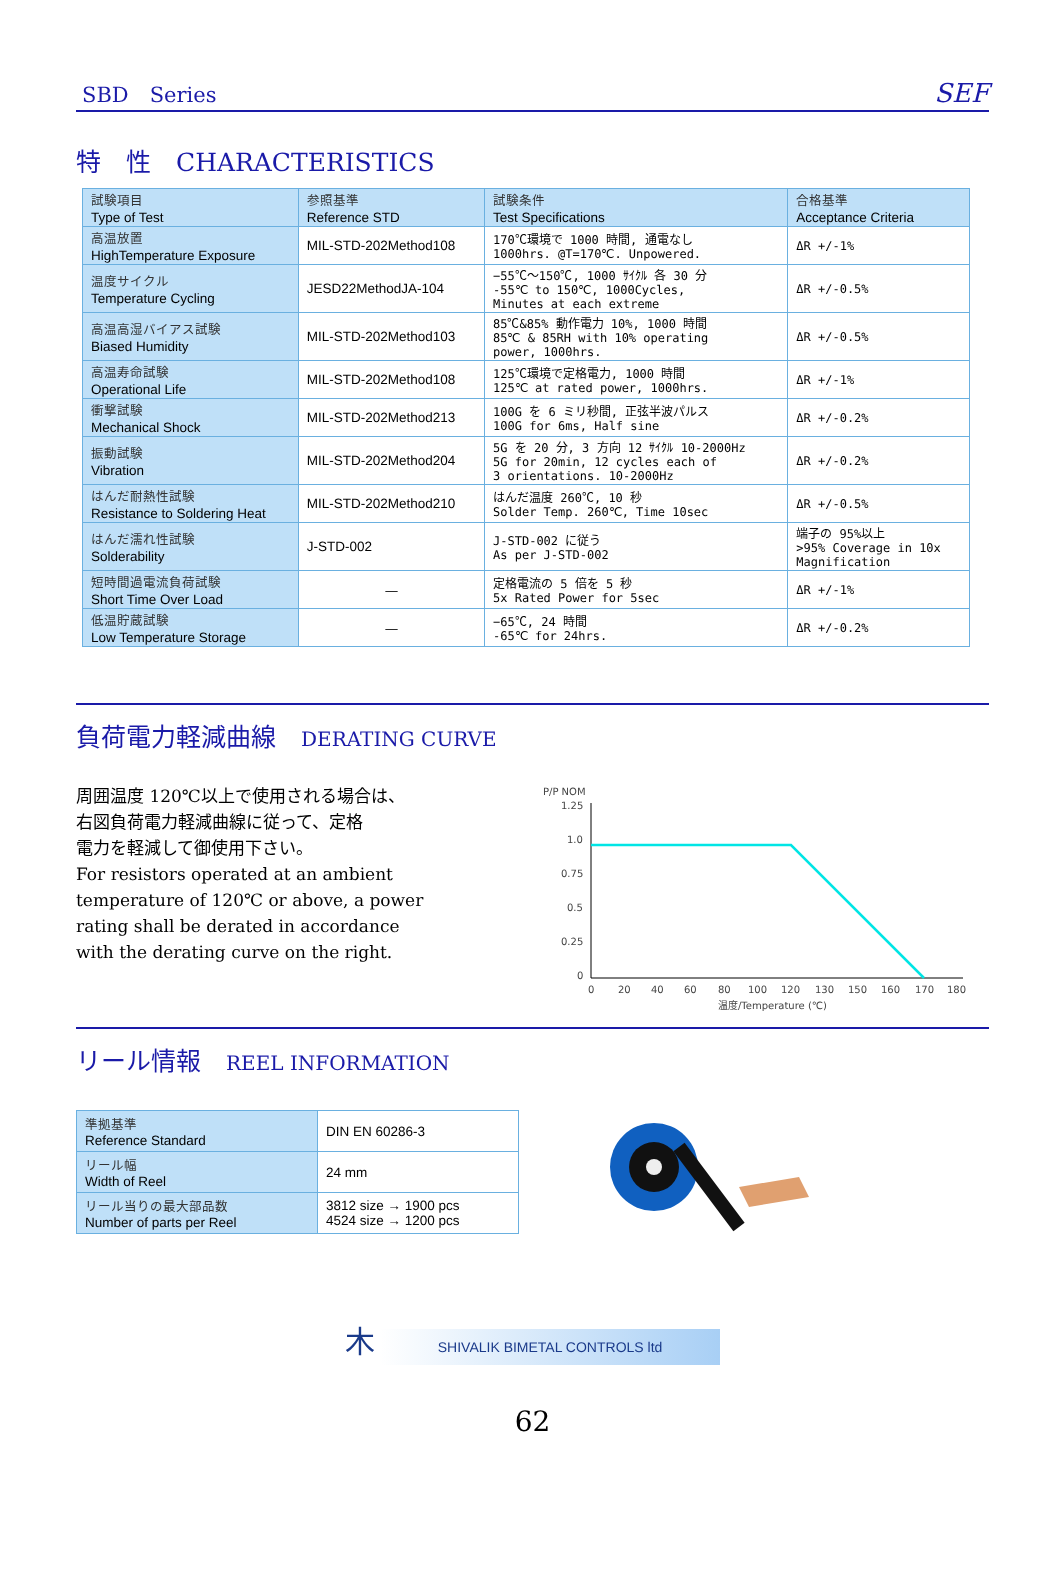SBD　Series SEF
特　性　CHARACTERISTICS
| 試験項目 Type of Test | 参照基準 Reference STD | 試験条件 Test Specifications | 合格基準 Acceptance Criteria |
| --- | --- | --- | --- |
| 高温放置 HighTemperature Exposure | MIL-STD-202Method108 | 170℃環境で 1000 時間, 通電なし 1000hrs. @T=170℃. Unpowered. | ΔR +/-1% |
| 温度サイクル Temperature Cycling | JESD22MethodJA-104 | −55℃〜150℃, 1000 ｻｲｸﾙ 各 30 分 -55℃ to 150℃, 1000Cycles, Minutes at each extreme | ΔR +/-0.5% |
| 高温高湿バイアス試験 Biased Humidity | MIL-STD-202Method103 | 85℃&85% 動作電力 10%, 1000 時間 85℃ & 85RH with 10% operating power, 1000hrs. | ΔR +/-0.5% |
| 高温寿命試験 Operational Life | MIL-STD-202Method108 | 125℃環境で定格電力, 1000 時間 125℃ at rated power, 1000hrs. | ΔR +/-1% |
| 衝撃試験 Mechanical Shock | MIL-STD-202Method213 | 100G を 6 ミリ秒間, 正弦半波パルス 100G for 6ms, Half sine | ΔR +/-0.2% |
| 振動試験 Vibration | MIL-STD-202Method204 | 5G を 20 分, 3 方向 12 ｻｲｸﾙ 10-2000Hz 5G for 20min, 12 cycles each of 3 orientations. 10-2000Hz | ΔR +/-0.2% |
| はんだ耐熱性試験 Resistance to Soldering Heat | MIL-STD-202Method210 | はんだ温度 260℃, 10 秒 Solder Temp. 260℃, Time 10sec | ΔR +/-0.5% |
| はんだ濡れ性試験 Solderability | J-STD-002 | J-STD-002 に従う As per J-STD-002 | 端子の 95%以上 >95% Coverage in 10x Magnification |
| 短時間過電流負荷試験 Short Time Over Load | — | 定格電流の 5 倍を 5 秒 5x Rated Power for 5sec | ΔR +/-1% |
| 低温貯蔵試験 Low Temperature Storage | — | −65℃, 24 時間 -65℃ for 24hrs. | ΔR +/-0.2% |
負荷電力軽減曲線　DERATING CURVE
周囲温度 120℃以上で使用される場合は、
右図負荷電力軽減曲線に従って、定格
電力を軽減して御使用下さい。
For resistors operated at an ambient
temperature of 120℃ or above, a power
rating shall be derated in accordance
with the derating curve on the right.
P/P NOM
1.25
1.0
0.75
0.5
0.25
0
0
20
40
60
80
100
120
130
150
160
170
180
温度/Temperature (℃)
リール情報　REEL INFORMATION
| 準拠基準 Reference Standard | DIN EN 60286-3 |
| リール幅 Width of Reel | 24 mm |
| リール当りの最大部品数 Number of parts per Reel | 3812 size → 1900 pcs 4524 size → 1200 pcs |
木 SHIVALIK BIMETAL CONTROLS ltd
62